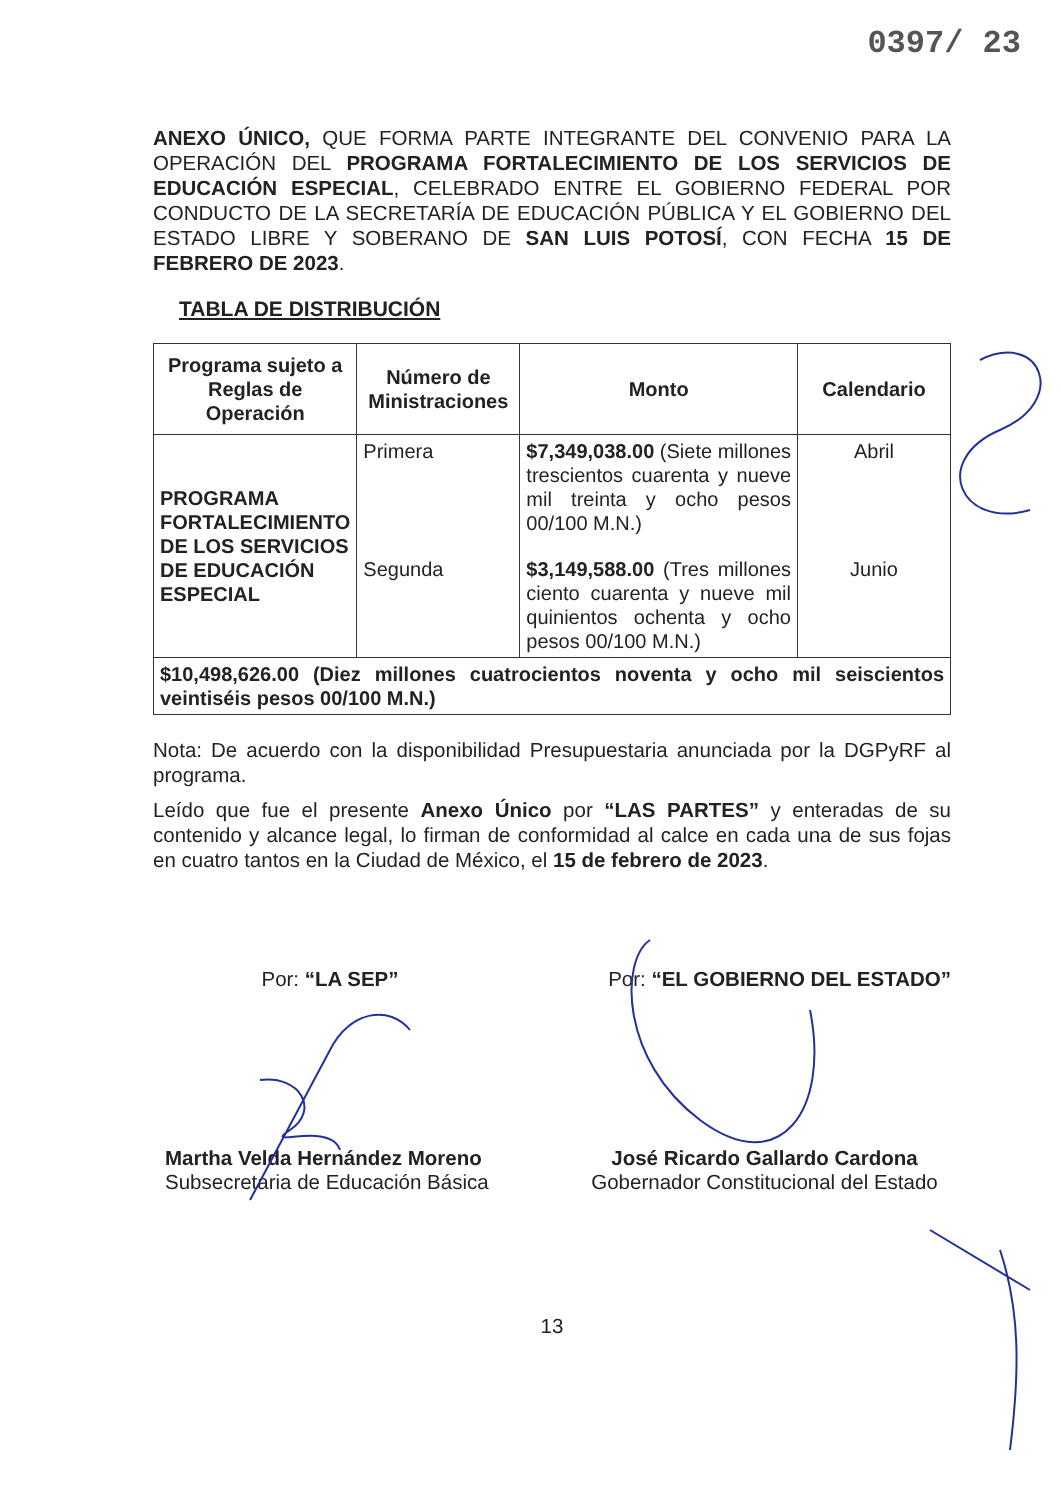0397/ 23
ANEXO ÚNICO, QUE FORMA PARTE INTEGRANTE DEL CONVENIO PARA LA OPERACIÓN DEL PROGRAMA FORTALECIMIENTO DE LOS SERVICIOS DE EDUCACIÓN ESPECIAL, CELEBRADO ENTRE EL GOBIERNO FEDERAL POR CONDUCTO DE LA SECRETARÍA DE EDUCACIÓN PÚBLICA Y EL GOBIERNO DEL ESTADO LIBRE Y SOBERANO DE SAN LUIS POTOSÍ, CON FECHA 15 DE FEBRERO DE 2023.
TABLA DE DISTRIBUCIÓN
| Programa sujeto a Reglas de Operación | Número de Ministraciones | Monto | Calendario |
| --- | --- | --- | --- |
| PROGRAMA FORTALECIMIENTO DE LOS SERVICIOS DE EDUCACIÓN ESPECIAL | Primera | $7,349,038.00 (Siete millones trescientos cuarenta y nueve mil treinta y ocho pesos 00/100 M.N.) | Abril |
| | Segunda | $3,149,588.00 (Tres millones ciento cuarenta y nueve mil quinientos ochenta y ocho pesos 00/100 M.N.) | Junio |
| $10,498,626.00 (Diez millones cuatrocientos noventa y ocho mil seiscientos veintiséis pesos 00/100 M.N.) | | | |
Nota: De acuerdo con la disponibilidad Presupuestaria anunciada por la DGPyRF al programa.
Leído que fue el presente Anexo Único por “LAS PARTES” y enteradas de su contenido y alcance legal, lo firman de conformidad al calce en cada una de sus fojas en cuatro tantos en la Ciudad de México, el 15 de febrero de 2023.
Por: “LA SEP” Por: “EL GOBIERNO DEL ESTADO”
Martha Velda Hernández Moreno
Subsecretaria de Educación Básica
José Ricardo Gallardo Cardona
Gobernador Constitucional del Estado
13